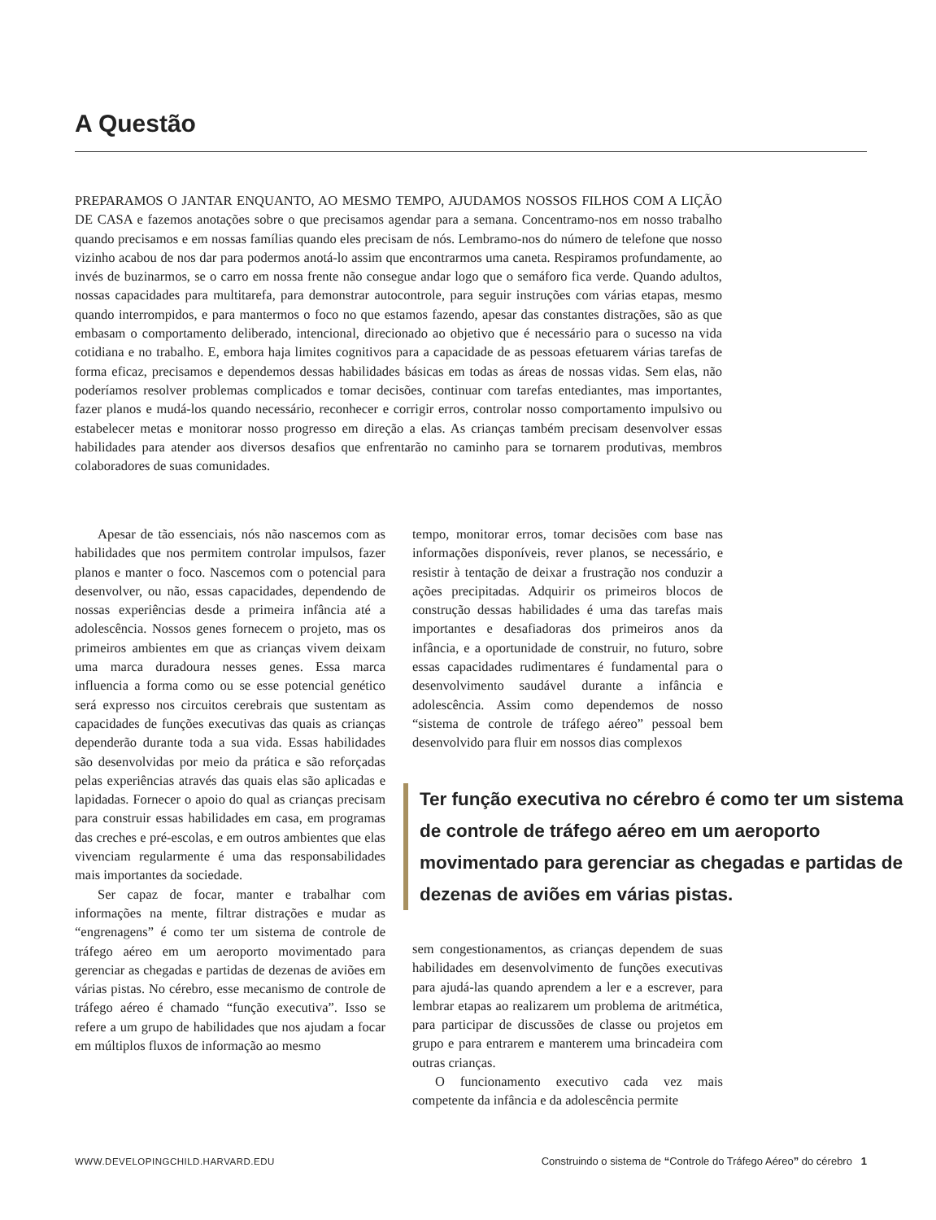A Questão
PREPARAMOS O JANTAR ENQUANTO, AO MESMO TEMPO, AJUDAMOS NOSSOS FILHOS COM A LIÇÃO DE CASA e fazemos anotações sobre o que precisamos agendar para a semana. Concentramo-nos em nosso trabalho quando precisamos e em nossas famílias quando eles precisam de nós. Lembramo-nos do número de telefone que nosso vizinho acabou de nos dar para podermos anotá-lo assim que encontrarmos uma caneta. Respiramos profundamente, ao invés de buzinarmos, se o carro em nossa frente não consegue andar logo que o semáforo fica verde. Quando adultos, nossas capacidades para multitarefa, para demonstrar autocontrole, para seguir instruções com várias etapas, mesmo quando interrompidos, e para mantermos o foco no que estamos fazendo, apesar das constantes distrações, são as que embasam o comportamento deliberado, intencional, direcionado ao objetivo que é necessário para o sucesso na vida cotidiana e no trabalho. E, embora haja limites cognitivos para a capacidade de as pessoas efetuarem várias tarefas de forma eficaz, precisamos e dependemos dessas habilidades básicas em todas as áreas de nossas vidas. Sem elas, não poderíamos resolver problemas complicados e tomar decisões, continuar com tarefas entediantes, mas importantes, fazer planos e mudá-los quando necessário, reconhecer e corrigir erros, controlar nosso comportamento impulsivo ou estabelecer metas e monitorar nosso progresso em direção a elas. As crianças também precisam desenvolver essas habilidades para atender aos diversos desafios que enfrentarão no caminho para se tornarem produtivas, membros colaboradores de suas comunidades.
Apesar de tão essenciais, nós não nascemos com as habilidades que nos permitem controlar impulsos, fazer planos e manter o foco. Nascemos com o potencial para desenvolver, ou não, essas capacidades, dependendo de nossas experiências desde a primeira infância até a adolescência. Nossos genes fornecem o projeto, mas os primeiros ambientes em que as crianças vivem deixam uma marca duradoura nesses genes. Essa marca influencia a forma como ou se esse potencial genético será expresso nos circuitos cerebrais que sustentam as capacidades de funções executivas das quais as crianças dependerão durante toda a sua vida. Essas habilidades são desenvolvidas por meio da prática e são reforçadas pelas experiências através das quais elas são aplicadas e lapidadas. Fornecer o apoio do qual as crianças precisam para construir essas habilidades em casa, em programas das creches e pré-escolas, e em outros ambientes que elas vivenciam regularmente é uma das responsabilidades mais importantes da sociedade.
Ser capaz de focar, manter e trabalhar com informações na mente, filtrar distrações e mudar as “engrenagens” é como ter um sistema de controle de tráfego aéreo em um aeroporto movimentado para gerenciar as chegadas e partidas de dezenas de aviões em várias pistas. No cérebro, esse mecanismo de controle de tráfego aéreo é chamado “função executiva”. Isso se refere a um grupo de habilidades que nos ajudam a focar em múltiplos fluxos de informação ao mesmo
tempo, monitorar erros, tomar decisões com base nas informações disponíveis, rever planos, se necessário, e resistir à tentação de deixar a frustração nos conduzir a ações precipitadas. Adquirir os primeiros blocos de construção dessas habilidades é uma das tarefas mais importantes e desafiadoras dos primeiros anos da infância, e a oportunidade de construir, no futuro, sobre essas capacidades rudimentares é fundamental para o desenvolvimento saudável durante a infância e adolescência. Assim como dependemos de nosso “sistema de controle de tráfego aéreo” pessoal bem desenvolvido para fluir em nossos dias complexos
Ter função executiva no cérebro é como ter um sistema de controle de tráfego aéreo em um aeroporto movimentado para gerenciar as chegadas e partidas de dezenas de aviões em várias pistas.
sem congestionamentos, as crianças dependem de suas habilidades em desenvolvimento de funções executivas para ajudá-las quando aprendem a ler e a escrever, para lembrar etapas ao realizarem um problema de aritmética, para participar de discussões de classe ou projetos em grupo e para entrarem e manterem uma brincadeira com outras crianças.
O funcionamento executivo cada vez mais competente da infância e da adolescência permite
WWW.DEVELOPINGCHILD.HARVARD.EDU
Construindo o sistema de “Controle do Tráfego Aéreo” do cérebro 1